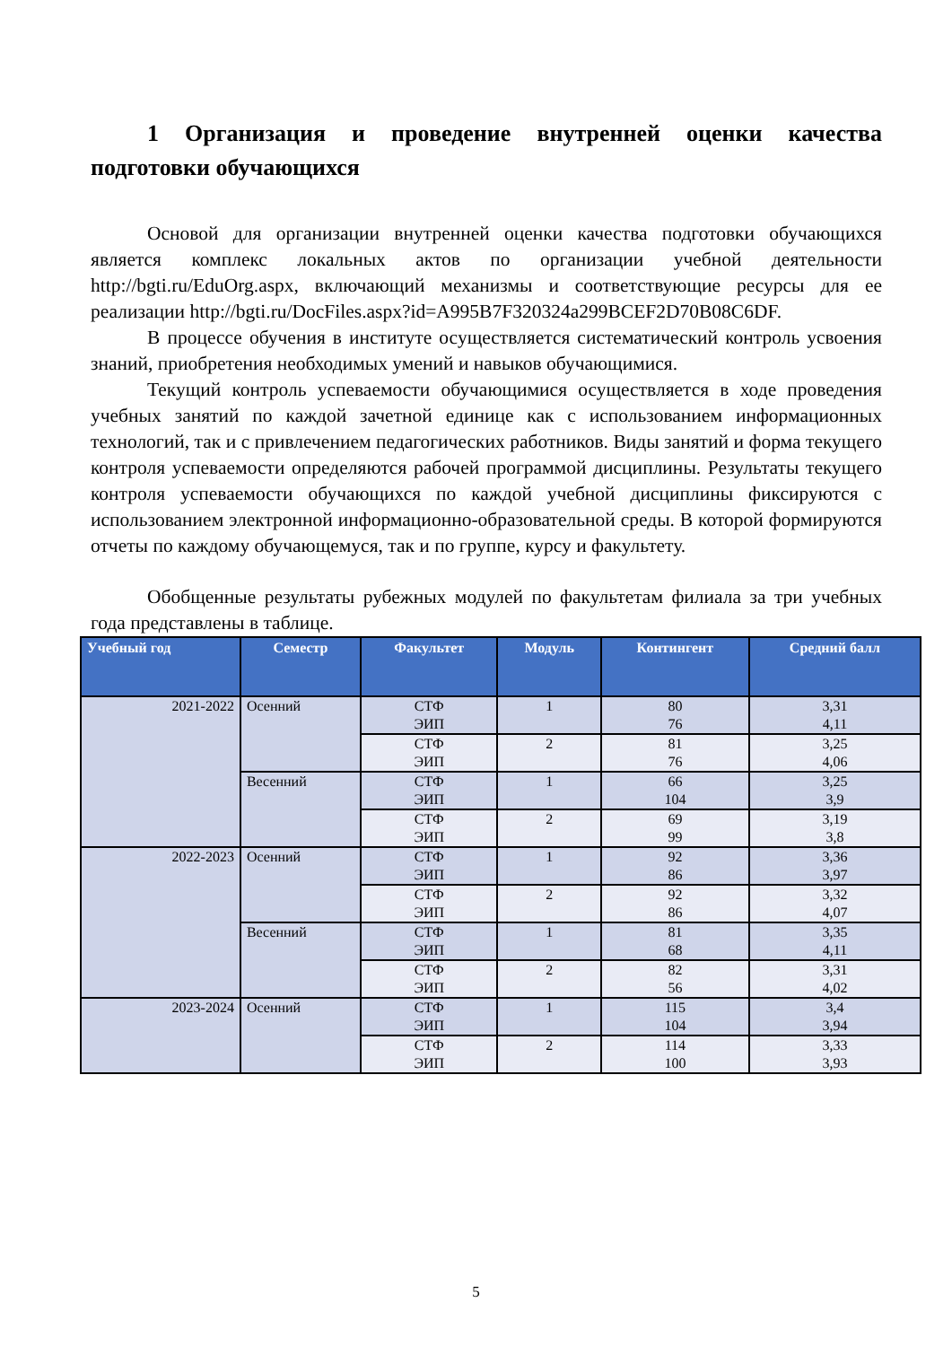1 Организация и проведение внутренней оценки качества подготовки обучающихся
Основой для организации внутренней оценки качества подготовки обучающихся является комплекс локальных актов по организации учебной деятельности http://bgti.ru/EduOrg.aspx, включающий механизмы и соответствующие ресурсы для ее реализации http://bgti.ru/DocFiles.aspx?id=A995B7F320324a299BCEF2D70B08C6DF.
В процессе обучения в институте осуществляется систематический контроль усвоения знаний, приобретения необходимых умений и навыков обучающимися.
Текущий контроль успеваемости обучающимися осуществляется в ходе проведения учебных занятий по каждой зачетной единице как с использованием информационных технологий, так и с привлечением педагогических работников. Виды занятий и форма текущего контроля успеваемости определяются рабочей программой дисциплины. Результаты текущего контроля успеваемости обучающихся по каждой учебной дисциплины фиксируются с использованием электронной информационно-образовательной среды. В которой формируются отчеты по каждому обучающемуся, так и по группе, курсу и факультету.
Обобщенные результаты рубежных модулей по факультетам филиала за три учебных года представлены в таблице.
| Учебный год | Семестр | Факультет | Модуль | Контингент | Средний балл |
| --- | --- | --- | --- | --- | --- |
| 2021-2022 | Осенний | СТФ ЭИП | 1 | 80 76 | 3,31 4,11 |
| | | СТФ ЭИП | 2 | 81 76 | 3,25 4,06 |
| | Весенний | СТФ ЭИП | 1 | 66 104 | 3,25 3,9 |
| | | СТФ ЭИП | 2 | 69 99 | 3,19 3,8 |
| 2022-2023 | Осенний | СТФ ЭИП | 1 | 92 86 | 3,36 3,97 |
| | | СТФ ЭИП | 2 | 92 86 | 3,32 4,07 |
| | Весенний | СТФ ЭИП | 1 | 81 68 | 3,35 4,11 |
| | | СТФ ЭИП | 2 | 82 56 | 3,31 4,02 |
| 2023-2024 | Осенний | СТФ ЭИП | 1 | 115 104 | 3,4 3,94 |
| | | СТФ ЭИП | 2 | 114 100 | 3,33 3,93 |
5